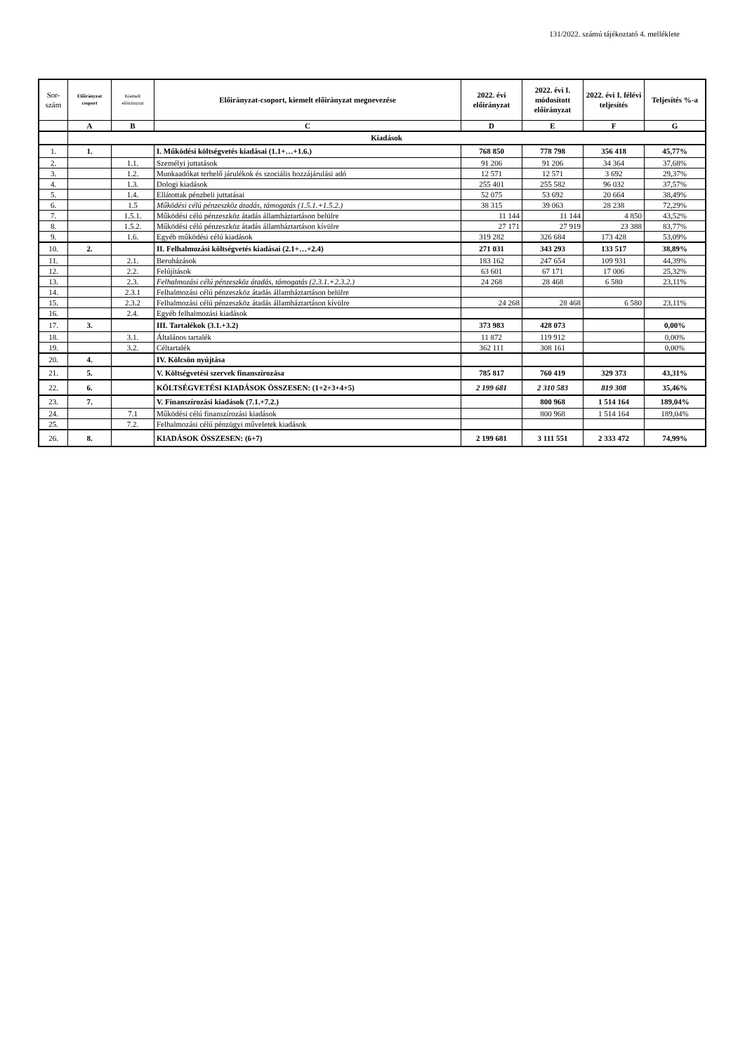131/2022. számú tájékoztató 4. melléklete
| Sor- szám | Előirányzat csoport | Kiemelt előirányzat | Előirányzat-csoport, kiemelt előirányzat megnevezése | 2022. évi előirányzat | 2022. évi I. módosított előirányzat | 2022. évi I. félévi teljesítés | Teljesítés %-a |
| --- | --- | --- | --- | --- | --- | --- | --- |
| | A | B | C | D | E | F | G |
| | Kiadások | | | | | | |
| 1. | 1. | | I. Működési költségvetés kiadásai (1.1+…+1.6.) | 768 850 | 778 798 | 356 418 | 45,77% |
| 2. | | 1.1. | Személyi juttatások | 91 206 | 91 206 | 34 364 | 37,68% |
| 3. | | 1.2. | Munkaadókat terhelő járulékok és szociális hozzájárulási adó | 12 571 | 12 571 | 3 692 | 29,37% |
| 4. | | 1.3. | Dologi kiadások | 255 401 | 255 582 | 96 032 | 37,57% |
| 5. | | 1.4. | Ellátottak pénzbeli juttatásai | 52 075 | 53 692 | 20 664 | 38,49% |
| 6. | | 1.5 | Működési célú pénzeszköz átadás, támogatás (1.5.1.+1.5.2.) | 38 315 | 39 063 | 28 238 | 72,29% |
| 7. | | 1.5.1. | Működési célú pénzeszköz átadás államháztartáson belülre | 11 144 | 11 144 | 4 850 | 43,52% |
| 8. | | 1.5.2. | Működési célú pénzeszköz átadás államháztartáson kívülre | 27 171 | 27 919 | 23 388 | 83,77% |
| 9. | | 1.6. | Egyéb működési célú kiadások | 319 282 | 326 684 | 173 428 | 53,09% |
| 10. | 2. | | II. Felhalmozási költségvetés kiadásai (2.1+…+2.4) | 271 031 | 343 293 | 133 517 | 38,89% |
| 11. | | 2.1. | Beruházások | 183 162 | 247 654 | 109 931 | 44,39% |
| 12. | | 2.2. | Felújítások | 63 601 | 67 171 | 17 006 | 25,32% |
| 13. | | 2.3. | Felhalmozási célú pénzeszköz átadás, támogatás (2.3.1.+2.3.2.) | 24 268 | 28 468 | 6 580 | 23,11% |
| 14. | | 2.3.1 | Felhalmozási célú pénzeszköz átadás államháztartáson belülre | | | | |
| 15. | | 2.3.2 | Felhalmozási célú pénzeszköz átadás államháztartáson kívülre | 24 268 | 28 468 | 6 580 | 23,11% |
| 16. | | 2.4. | Egyéb felhalmozási kiadások | | | | |
| 17. | 3. | | III. Tartalékok (3.1.+3.2) | 373 983 | 428 073 | | 0,00% |
| 18. | | 3.1. | Általános tartalék | 11 872 | 119 912 | | 0,00% |
| 19. | | 3.2. | Céltartalék | 362 111 | 308 161 | | 0,00% |
| 20. | 4. | | IV. Kölcsön nyújtása | | | | |
| 21. | 5. | | V. Költségvetési szervek finanszírozása | 785 817 | 760 419 | 329 373 | 43,31% |
| 22. | 6. | | KÖLTSÉGVETÉSI KIADÁSOK ÖSSZESEN: (1+2+3+4+5) | 2 199 681 | 2 310 583 | 819 308 | 35,46% |
| 23. | 7. | | V. Finanszírozási kiadások (7.1.+7.2.) | | 800 968 | 1 514 164 | 189,04% |
| 24. | | 7.1 | Működési célú finanszírozási kiadások | | 800 968 | 1 514 164 | 189,04% |
| 25. | | 7.2. | Felhalmozási célú pénzügyi műveletek kiadások | | | | |
| 26. | 8. | | KIADÁSOK ÖSSZESEN: (6+7) | 2 199 681 | 3 111 551 | 2 333 472 | 74,99% |